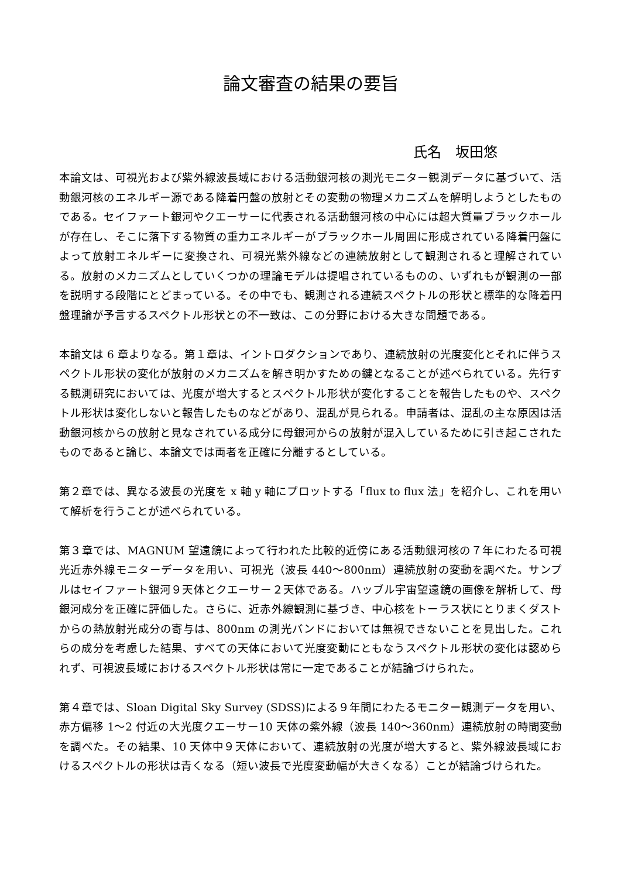論文審査の結果の要旨
氏名　坂田悠
本論文は、可視光および紫外線波長域における活動銀河核の測光モニター観測データに基づいて、活動銀河核のエネルギー源である降着円盤の放射とその変動の物理メカニズムを解明しようとしたものである。セイファート銀河やクエーサーに代表される活動銀河核の中心には超大質量ブラックホールが存在し、そこに落下する物質の重力エネルギーがブラックホール周囲に形成されている降着円盤によって放射エネルギーに変換され、可視光紫外線などの連続放射として観測されると理解されている。放射のメカニズムとしていくつかの理論モデルは提唱されているものの、いずれもが観測の一部を説明する段階にとどまっている。その中でも、観測される連続スペクトルの形状と標準的な降着円盤理論が予言するスペクトル形状との不一致は、この分野における大きな問題である。
本論文は 6 章よりなる。第１章は、イントロダクションであり、連続放射の光度変化とそれに伴うスペクトル形状の変化が放射のメカニズムを解き明かすための鍵となることが述べられている。先行する観測研究においては、光度が増大するとスペクトル形状が変化することを報告したものや、スペクトル形状は変化しないと報告したものなどがあり、混乱が見られる。申請者は、混乱の主な原因は活動銀河核からの放射と見なされている成分に母銀河からの放射が混入しているために引き起こされたものであると論じ、本論文では両者を正確に分離するとしている。
第２章では、異なる波長の光度を x 軸 y 軸にプロットする「flux to flux 法」を紹介し、これを用いて解析を行うことが述べられている。
第３章では、MAGNUM 望遠鏡によって行われた比較的近傍にある活動銀河核の７年にわたる可視光近赤外線モニターデータを用い、可視光（波長 440～800nm）連続放射の変動を調べた。サンプルはセイファート銀河９天体とクエーサー２天体である。ハッブル宇宙望遠鏡の画像を解析して、母銀河成分を正確に評価した。さらに、近赤外線観測に基づき、中心核をトーラス状にとりまくダストからの熱放射光成分の寄与は、800nm の測光バンドにおいては無視できないことを見出した。これらの成分を考慮した結果、すべての天体において光度変動にともなうスペクトル形状の変化は認められず、可視波長域におけるスペクトル形状は常に一定であることが結論づけられた。
第４章では、Sloan Digital Sky Survey (SDSS)による９年間にわたるモニター観測データを用い、赤方偏移 1～2 付近の大光度クエーサー10 天体の紫外線（波長 140～360nm）連続放射の時間変動を調べた。その結果、10 天体中９天体において、連続放射の光度が増大すると、紫外線波長域におけるスペクトルの形状は青くなる（短い波長で光度変動幅が大きくなる）ことが結論づけられた。